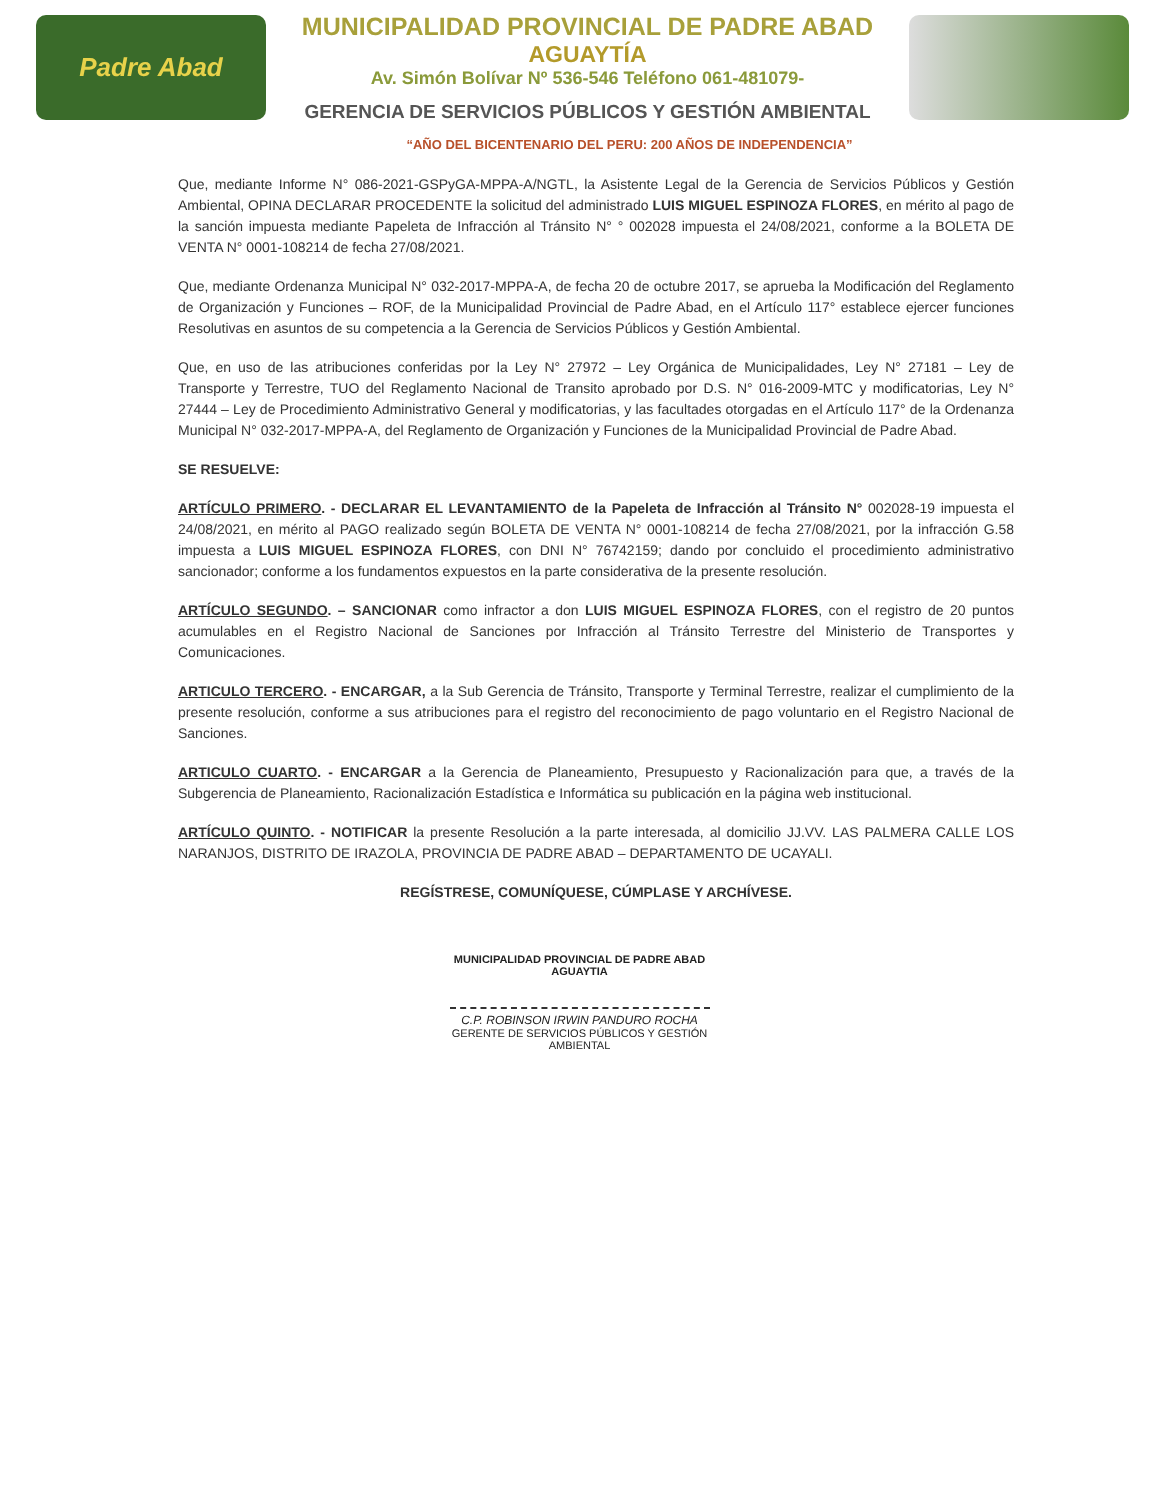Padre Abad
MUNICIPALIDAD PROVINCIAL DE PADRE ABAD
AGUAYTÍA
Av. Simón Bolívar Nº 536-546 Teléfono 061-481079-
GERENCIA DE SERVICIOS PÚBLICOS Y GESTIÓN AMBIENTAL
“AÑO DEL BICENTENARIO DEL PERU: 200 AÑOS DE INDEPENDENCIA”
Que, mediante Informe N° 086-2021-GSPyGA-MPPA-A/NGTL, la Asistente Legal de la Gerencia de Servicios Públicos y Gestión Ambiental, OPINA DECLARAR PROCEDENTE la solicitud del administrado LUIS MIGUEL ESPINOZA FLORES, en mérito al pago de la sanción impuesta mediante Papeleta de Infracción al Tránsito N° ° 002028 impuesta el 24/08/2021, conforme a la BOLETA DE VENTA N° 0001-108214 de fecha 27/08/2021.
Que, mediante Ordenanza Municipal N° 032-2017-MPPA-A, de fecha 20 de octubre 2017, se aprueba la Modificación del Reglamento de Organización y Funciones – ROF, de la Municipalidad Provincial de Padre Abad, en el Artículo 117° establece ejercer funciones Resolutivas en asuntos de su competencia a la Gerencia de Servicios Públicos y Gestión Ambiental.
Que, en uso de las atribuciones conferidas por la Ley N° 27972 – Ley Orgánica de Municipalidades, Ley N° 27181 – Ley de Transporte y Terrestre, TUO del Reglamento Nacional de Transito aprobado por D.S. N° 016-2009-MTC y modificatorias, Ley N° 27444 – Ley de Procedimiento Administrativo General y modificatorias, y las facultades otorgadas en el Artículo 117° de la Ordenanza Municipal N° 032-2017-MPPA-A, del Reglamento de Organización y Funciones de la Municipalidad Provincial de Padre Abad.
SE RESUELVE:
ARTÍCULO PRIMERO. - DECLARAR EL LEVANTAMIENTO de la Papeleta de Infracción al Tránsito N° 002028-19 impuesta el 24/08/2021, en mérito al PAGO realizado según BOLETA DE VENTA N° 0001-108214 de fecha 27/08/2021, por la infracción G.58 impuesta a LUIS MIGUEL ESPINOZA FLORES, con DNI N° 76742159; dando por concluido el procedimiento administrativo sancionador; conforme a los fundamentos expuestos en la parte considerativa de la presente resolución.
ARTÍCULO SEGUNDO. – SANCIONAR como infractor a don LUIS MIGUEL ESPINOZA FLORES, con el registro de 20 puntos acumulables en el Registro Nacional de Sanciones por Infracción al Tránsito Terrestre del Ministerio de Transportes y Comunicaciones.
ARTICULO TERCERO. - ENCARGAR, a la Sub Gerencia de Tránsito, Transporte y Terminal Terrestre, realizar el cumplimiento de la presente resolución, conforme a sus atribuciones para el registro del reconocimiento de pago voluntario en el Registro Nacional de Sanciones.
ARTICULO CUARTO. - ENCARGAR a la Gerencia de Planeamiento, Presupuesto y Racionalización para que, a través de la Subgerencia de Planeamiento, Racionalización Estadística e Informática su publicación en la página web institucional.
ARTÍCULO QUINTO. - NOTIFICAR la presente Resolución a la parte interesada, al domicilio JJ.VV. LAS PALMERA CALLE LOS NARANJOS, DISTRITO DE IRAZOLA, PROVINCIA DE PADRE ABAD – DEPARTAMENTO DE UCAYALI.
REGÍSTRESE, COMUNÍQUESE, CÚMPLASE Y ARCHÍVESE.
MUNICIPALIDAD PROVINCIAL DE PADRE ABAD
AGUAYTIA
C.P. ROBINSON IRWIN PANDURO ROCHA
GERENTE DE SERVICIOS PÚBLICOS Y GESTIÓN AMBIENTAL